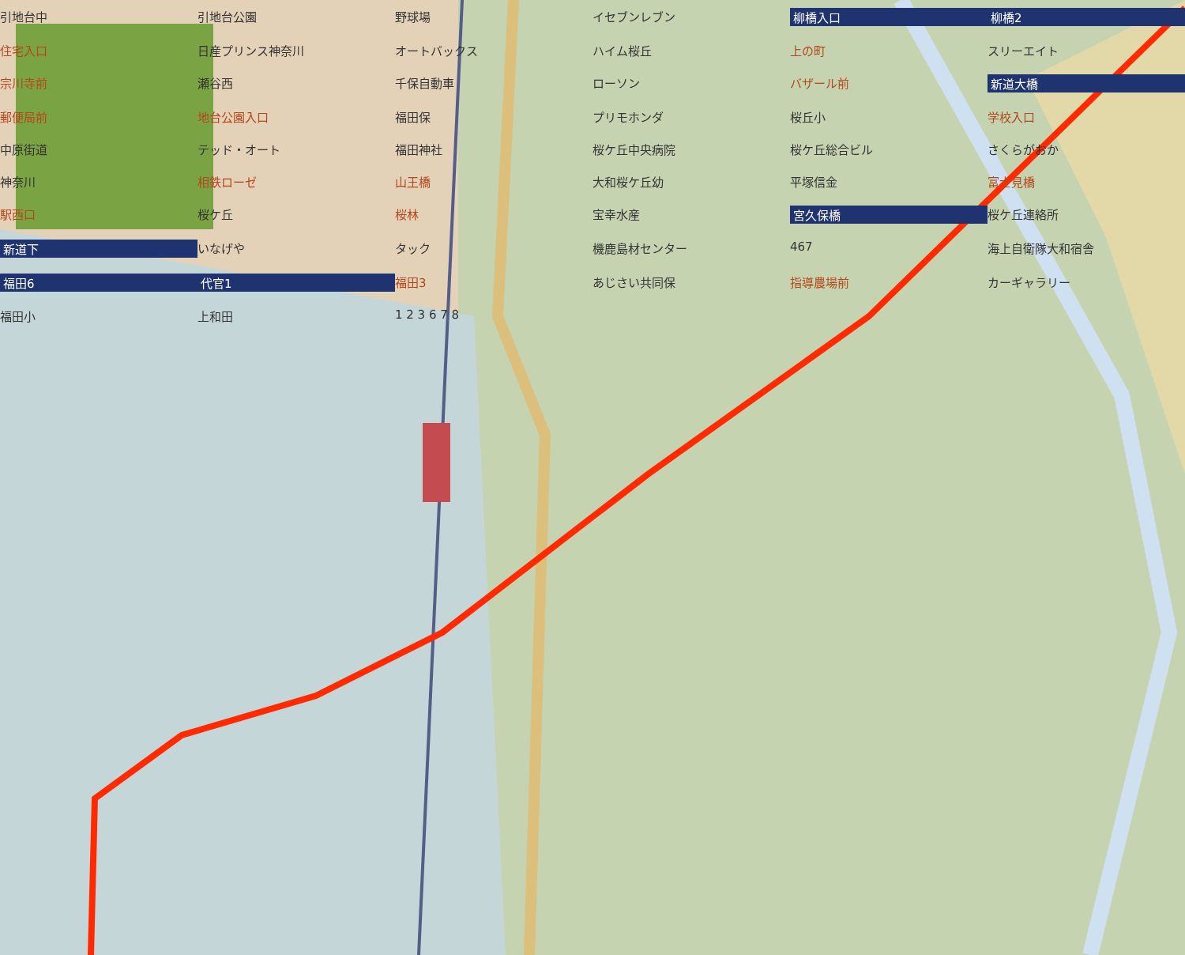引地台中 引地台公園 野球場 イセブンレブン 柳橋入口 柳橋2 住宅入口 日産プリンス神奈川 オートバックス ハイム桜丘 上の町 スリーエイト 宗川寺前 瀬谷西 千保自動車 ローソン バザール前 新道大橋 郵便局前 地台公園入口 福田保 プリモホンダ 桜丘小 学校入口 中原街道 テッド・オート 福田神社 桜ケ丘中央病院 桜ケ丘総合ビル さくらがおか 神奈川 相鉄ローゼ 山王橋 大和桜ケ丘幼 平塚信金 富士見橋 駅西口 桜ケ丘 桜林 宝幸水産 宮久保橋 桜ケ丘連絡所 新道下 いなげや タック 機鹿島材センター 467 海上自衛隊大和宿舎 福田6 代官1 福田3 あじさい共同保 指導農場前 カーギャラリー 福田小 上和田 1 2 3 6 7 8